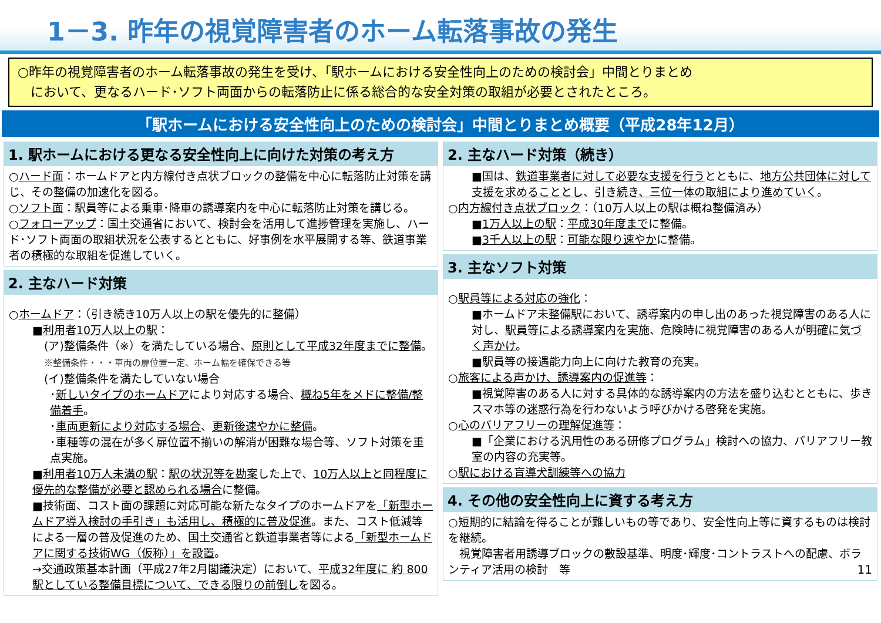1－3. 昨年の視覚障害者のホーム転落事故の発生
○昨年の視覚障害者のホーム転落事故の発生を受け、「駅ホームにおける安全性向上のための検討会」中間とりまとめ
　において、更なるハード･ソフト両面からの転落防止に係る総合的な安全対策の取組が必要とされたところ。
「駅ホームにおける安全性向上のための検討会」中間とりまとめ概要（平成28年12月）
1. 駅ホームにおける更なる安全性向上に向けた対策の考え方
○ハード面：ホームドアと内方線付き点状ブロックの整備を中心に転落防止対策を講じ、その整備の加速化を図る。
○ソフト面：駅員等による乗車･降車の誘導案内を中心に転落防止対策を講じる。
○フォローアップ：国土交通省において、検討会を活用して進捗管理を実施し、ハード･ソフト両面の取組状況を公表するとともに、好事例を水平展開する等、鉄道事業者の積極的な取組を促進していく。
2. 主なハード対策
○ホームドア：（引き続き10万人以上の駅を優先的に整備）
■利用者10万人以上の駅：
(ア)整備条件（※）を満たしている場合、原則として平成32年度までに整備。 ※整備条件・・・車両の扉位置一定、ホーム幅を確保できる等
(イ)整備条件を満たしていない場合
･新しいタイプのホームドアにより対応する場合、概ね5年をメドに整備/整備着手。
･車両更新により対応する場合、更新後速やかに整備。
･車種等の混在が多く扉位置不揃いの解消が困難な場合等、ソフト対策を重点実施。
■利用者10万人未満の駅：駅の状況等を勘案した上で、10万人以上と同程度に優先的な整備が必要と認められる場合に整備。
■技術面、コスト面の課題に対応可能な新たなタイプのホームドアを「新型ホームドア導入検討の手引き」も活用し、積極的に普及促進。また、コスト低減等による一層の普及促進のため、国土交通省と鉄道事業者等による「新型ホームドアに関する技術WG（仮称）」を設置。
→交通政策基本計画（平成27年2月閣議決定）において、平成32年度に 約 800駅としている整備目標について、できる限りの前倒しを図る。
2. 主なハード対策（続き）
■国は、鉄道事業者に対して必要な支援を行うとともに、地方公共団体に対して支援を求めることとし、引き続き、三位一体の取組により進めていく。
○内方線付き点状ブロック：（10万人以上の駅は概ね整備済み）
■1万人以上の駅：平成30年度までに整備。
■3千人以上の駅：可能な限り速やかに整備。
3. 主なソフト対策
○駅員等による対応の強化：
■ホームドア未整備駅において、誘導案内の申し出のあった視覚障害のある人に対し、駅員等による誘導案内を実施、危険時に視覚障害のある人が明確に気づく声かけ。
■駅員等の接遇能力向上に向けた教育の充実。
○旅客による声かけ、誘導案内の促進等：
■視覚障害のある人に対する具体的な誘導案内の方法を盛り込むとともに、歩きスマホ等の迷惑行為を行わないよう呼びかける啓発を実施。
○心のバリアフリーの理解促進等：
■「企業における汎用性のある研修プログラム」検討への協力、バリアフリー教室の内容の充実等。
○駅における盲導犬訓練等への協力
4. その他の安全性向上に資する考え方
○短期的に結論を得ることが難しいもの等であり、安全性向上等に資するものは検討を継続。
　視覚障害者用誘導ブロックの敷設基準、明度･輝度･コントラストへの配慮、ボランティア活用の検討　等 11